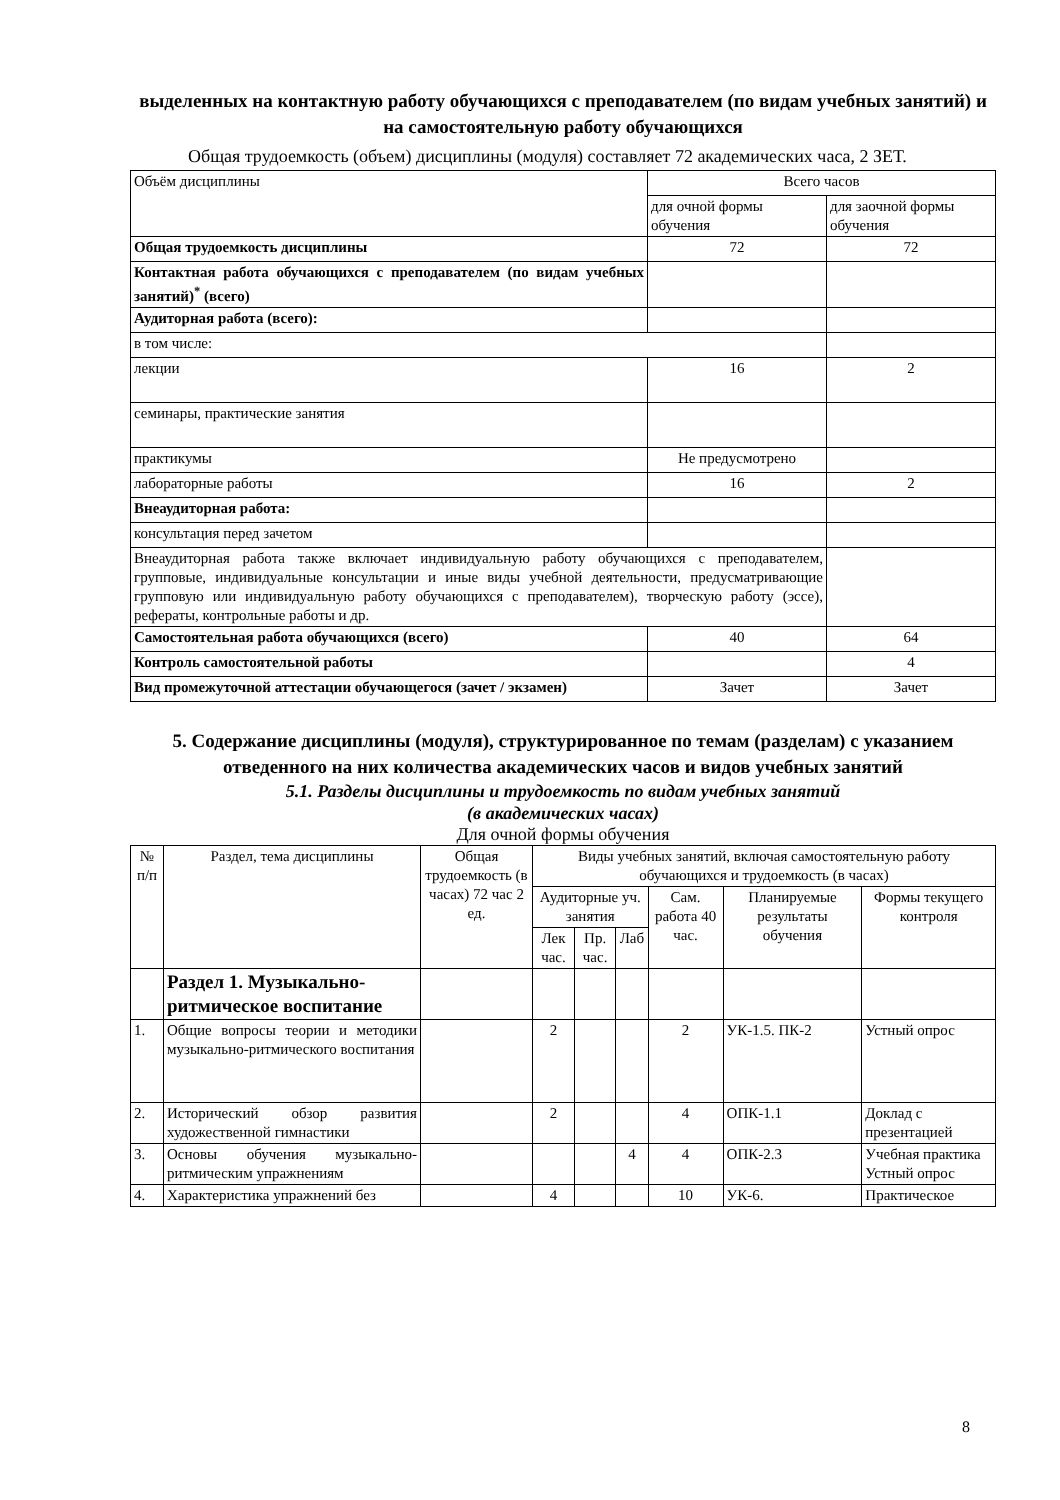выделенных на контактную работу обучающихся с преподавателем (по видам учебных занятий) и на самостоятельную работу обучающихся
Общая трудоемкость (объем) дисциплины (модуля) составляет 72 академических часа, 2 ЗЕТ.
| Объём дисциплины | Всего часов | |
| | для очной формы обучения | для заочной формы обучения |
| Общая трудоемкость дисциплины | 72 | 72 |
| Контактная работа обучающихся с преподавателем (по видам учебных занятий)<sup>*</sup> (всего) | | |
| Аудиторная работа (всего): | | |
| в том числе: | | |
| лекции | 16 | 2 |
| семинары, практические занятия | | |
| практикумы | Не предусмотрено | |
| лабораторные работы | 16 | 2 |
| Внеаудиторная работа: | | |
| консультация перед зачетом | | |
| Внеаудиторная работа также включает индивидуальную работу обучающихся с преподавателем, групповые, индивидуальные консультации и иные виды учебной деятельности, предусматривающие групповую или индивидуальную работу обучающихся с преподавателем), творческую работу (эссе), рефераты, контрольные работы и др. | | |
| Самостоятельная работа обучающихся (всего) | 40 | 64 |
| Контроль самостоятельной работы | | 4 |
| Вид промежуточной аттестации обучающегося (зачет / экзамен) | Зачет | Зачет |
5. Содержание дисциплины (модуля), структурированное по темам (разделам) с указанием отведенного на них количества академических часов и видов учебных занятий
5.1. Разделы дисциплины и трудоемкость по видам учебных занятий
(в академических часах)
Для очной формы обучения
| № п/п | Раздел, тема дисциплины | Общая трудоемкость (в часах) 72 час 2 ед. | Виды учебных занятий, включая самостоятельную работу обучающихся и трудоемкость (в часах) | | | | | |
| --- | --- | --- | --- | --- | --- | --- | --- | --- |
| | | | Аудиторные уч. занятия | | | Сам. работа 40 час. | Планируемые результаты обучения | Формы текущего контроля |
| | | | Лек час. | Пр. час. | Лаб | | | |
| | Раздел 1. Музыкально-ритмическое воспитание | | | | | | | |
| 1. | Общие вопросы теории и методики музыкально-ритмического воспитания | | 2 | | | 2 | УК-1.5. ПК-2 | Устный опрос |
| 2. | Исторический обзор развития художественной гимнастики | | 2 | | | 4 | ОПК-1.1 | Доклад с презентацией |
| 3. | Основы обучения музыкально-ритмическим упражнениям | | | | 4 | 4 | ОПК-2.3 | Учебная практика Устный опрос |
| 4. | Характеристика упражнений без | | 4 | | | 10 | УК-6. | Практическое |
8